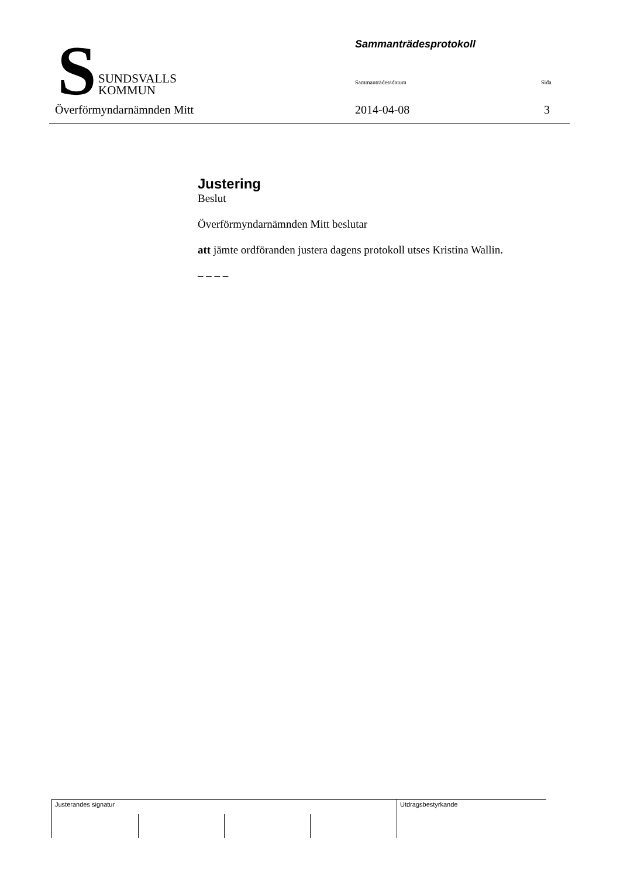S
SUNDSVALLS
KOMMUN
Överförmyndarnämnden Mitt
Sammanträdesprotokoll
Sammanträdessdatum Sida
2014-04-08 3
Justering
Beslut
Överförmyndarnämnden Mitt beslutar
att jämte ordföranden justera dagens protokoll utses Kristina Wallin.
– – – –
Justerandes signatur Utdragsbestyrkande